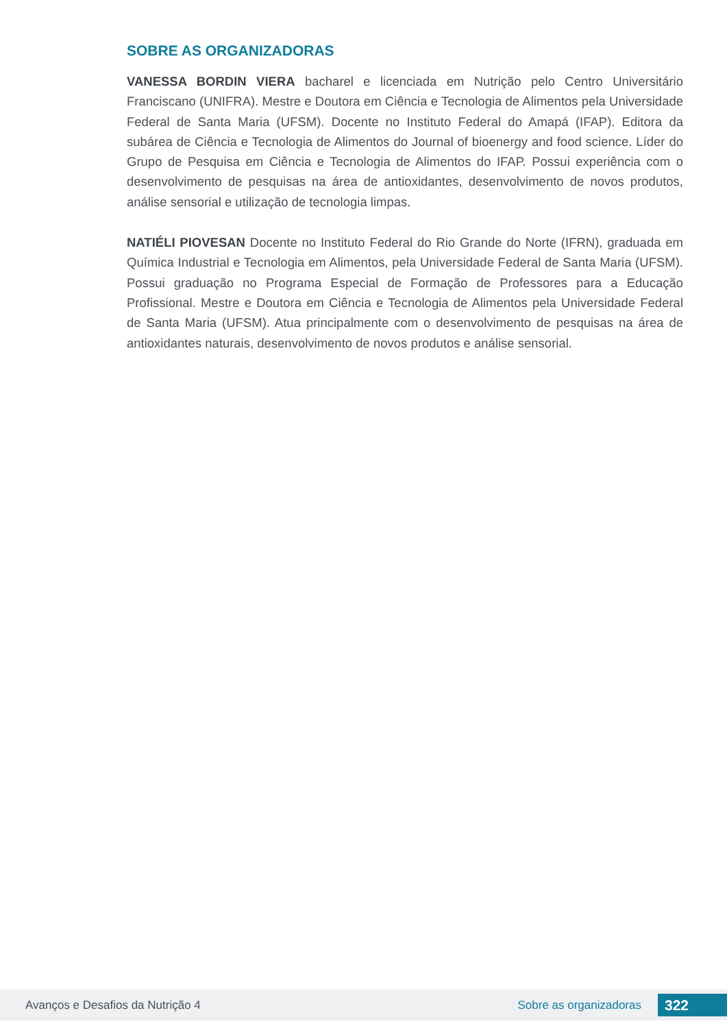SOBRE AS ORGANIZADORAS
VANESSA BORDIN VIERA bacharel e licenciada em Nutrição pelo Centro Universitário Franciscano (UNIFRA). Mestre e Doutora em Ciência e Tecnologia de Alimentos pela Universidade Federal de Santa Maria (UFSM). Docente no Instituto Federal do Amapá (IFAP). Editora da subárea de Ciência e Tecnologia de Alimentos do Journal of bioenergy and food science. Líder do Grupo de Pesquisa em Ciência e Tecnologia de Alimentos do IFAP. Possui experiência com o desenvolvimento de pesquisas na área de antioxidantes, desenvolvimento de novos produtos, análise sensorial e utilização de tecnologia limpas.
NATIÉLI PIOVESAN Docente no Instituto Federal do Rio Grande do Norte (IFRN), graduada em Química Industrial e Tecnologia em Alimentos, pela Universidade Federal de Santa Maria (UFSM). Possui graduação no Programa Especial de Formação de Professores para a Educação Profissional. Mestre e Doutora em Ciência e Tecnologia de Alimentos pela Universidade Federal de Santa Maria (UFSM). Atua principalmente com o desenvolvimento de pesquisas na área de antioxidantes naturais, desenvolvimento de novos produtos e análise sensorial.
Avanços e Desafios da Nutrição 4 Sobre as organizadoras 322